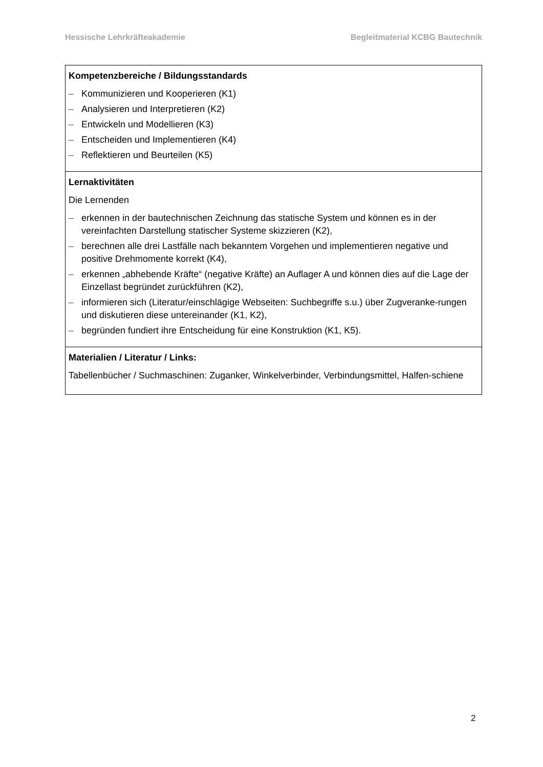Hessische Lehrkräfteakademie Begleitmaterial KCBG Bautechnik
| Kompetenzbereiche / Bildungsstandards – Kommunizieren und Kooperieren (K1) – Analysieren und Interpretieren (K2) – Entwickeln und Modellieren (K3) – Entscheiden und Implementieren (K4) – Reflektieren und Beurteilen (K5) |
| Lernaktivitäten Die Lernenden – erkennen in der bautechnischen Zeichnung das statische System und können es in der vereinfachten Darstellung statischer Systeme skizzieren (K2), – berechnen alle drei Lastfälle nach bekanntem Vorgehen und implementieren negative und positive Drehmomente korrekt (K4), – erkennen „abhebende Kräfte“ (negative Kräfte) an Auflager A und können dies auf die Lage der Einzellast begründet zurückführen (K2), – informieren sich (Literatur/einschlägige Webseiten: Suchbegriffe s.u.) über Zugveranke-rungen und diskutieren diese untereinander (K1, K2), – begründen fundiert ihre Entscheidung für eine Konstruktion (K1, K5). |
| Materialien / Literatur / Links: Tabellenbücher / Suchmaschinen: Zuganker, Winkelverbinder, Verbindungsmittel, Halfen-schiene |
2